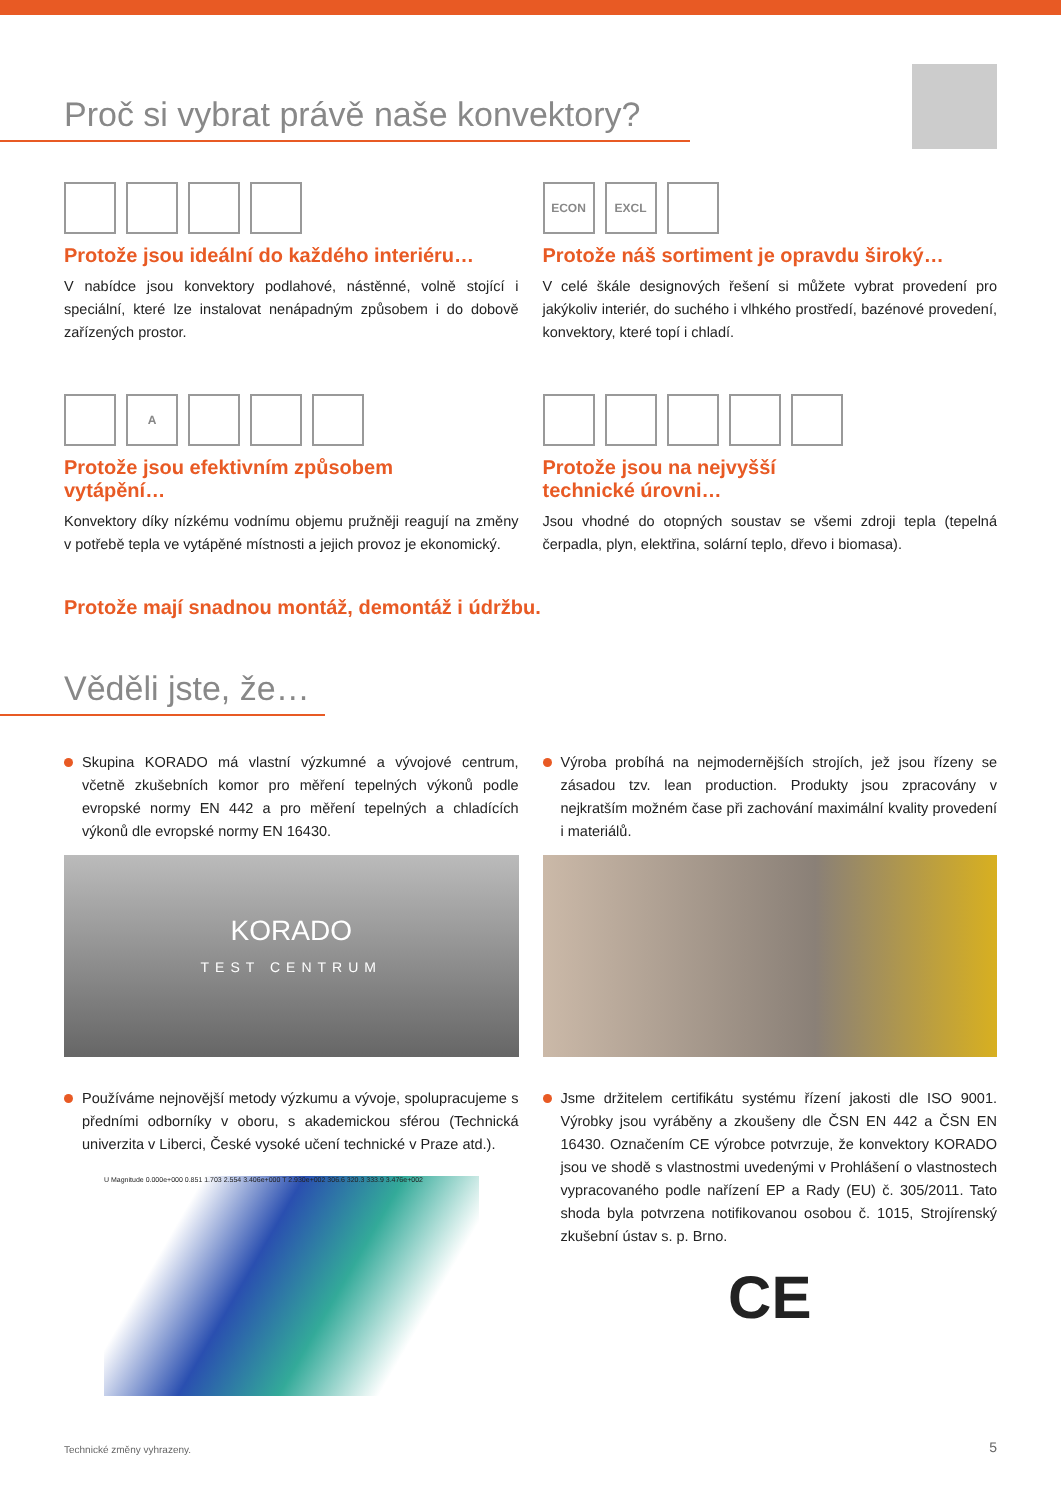Proč si vybrat právě naše konvektory?
Protože jsou ideální do každého interiéru…
V nabídce jsou konvektory podlahové, nástěnné, volně stojící i speciální, které lze instalovat nenápadným způsobem i do dobově zařízených prostor.
ECON EXCL
Protože náš sortiment je opravdu široký…
V celé škále designových řešení si můžete vybrat provedení pro jakýkoliv interiér, do suchého i vlhkého prostředí, bazénové provedení, konvektory, které topí i chladí.
A
Protože jsou efektivním způsobem
vytápění…
Konvektory díky nízkému vodnímu objemu pružněji reagují na změny v potřebě tepla ve vytápěné místnosti a jejich provoz je ekonomický.
Protože jsou na nejvyšší
technické úrovni…
Jsou vhodné do otopných soustav se všemi zdroji tepla (tepelná čerpadla, plyn, elektřina, solární teplo, dřevo i biomasa).
Protože mají snadnou montáž, demontáž i údržbu.
Věděli jste, že…
Skupina KORADO má vlastní výzkumné a vývojové centrum, včetně zkušebních komor pro měření tepelných výkonů podle evropské normy EN 442 a pro měření tepelných a chladících výkonů dle evropské normy EN 16430.
KORADO
TEST CENTRUM
Používáme nejnovější metody výzkumu a vývoje, spolupracujeme s předními odborníky v oboru, s akademickou sférou (Technická univerzita v Liberci, České vysoké učení technické v Praze atd.).
U Magnitude 0.000e+000 0.851 1.703 2.554 3.406e+000 T 2.930e+002 306.6 320.3 333.9 3.476e+002
Výroba probíhá na nejmodernějších strojích, jež jsou řízeny se zásadou tzv. lean production. Produkty jsou zpracovány v nejkratším možném čase při zachování maximální kvality provedení i materiálů.
Jsme držitelem certifikátu systému řízení jakosti dle ISO 9001. Výrobky jsou vyráběny a zkoušeny dle ČSN EN 442 a ČSN EN 16430. Označením CE výrobce potvrzuje, že konvektory KORADO jsou ve shodě s vlastnostmi uvedenými v Prohlášení o vlastnostech vypracovaného podle nařízení EP a Rady (EU) č. 305/2011. Tato shoda byla potvrzena notifikovanou osobou č. 1015, Strojírenský zkušební ústav s. p. Brno.
CE
Technické změny vyhrazeny. 5